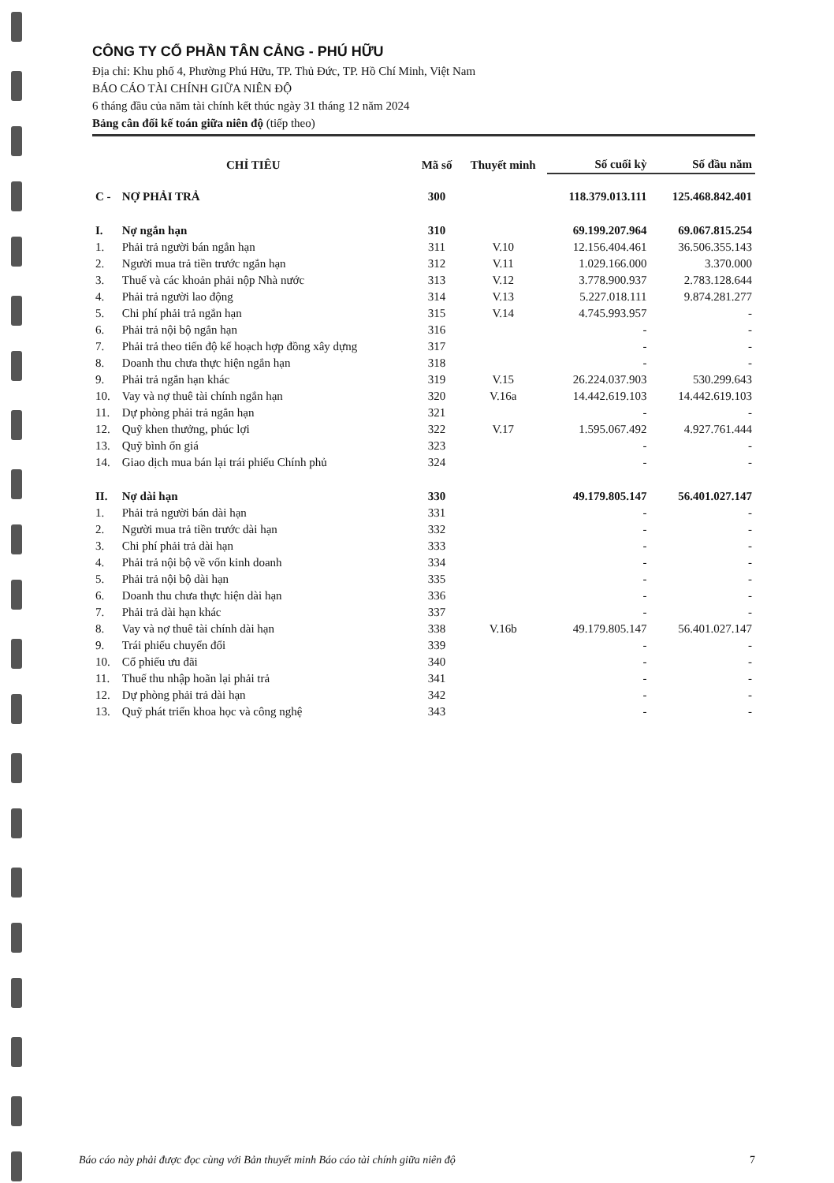CÔNG TY CỔ PHẦN TÂN CẢNG - PHÚ HỮU
Địa chỉ: Khu phố 4, Phường Phú Hữu, TP. Thủ Đức, TP. Hồ Chí Minh, Việt Nam
BÁO CÁO TÀI CHÍNH GIỮA NIÊN ĐỘ
6 tháng đầu của năm tài chính kết thúc ngày 31 tháng 12 năm 2024
Bảng cân đối kế toán giữa niên độ (tiếp theo)
| CHỈ TIÊU | | Mã số | Thuyết minh | Số cuối kỳ | Số đầu năm |
| --- | --- | --- | --- | --- | --- |
| C - | NỢ PHẢI TRẢ | 300 | | 118.379.013.111 | 125.468.842.401 |
| I. | Nợ ngắn hạn | 310 | | 69.199.207.964 | 69.067.815.254 |
| 1. | Phải trả người bán ngắn hạn | 311 | V.10 | 12.156.404.461 | 36.506.355.143 |
| 2. | Người mua trả tiền trước ngắn hạn | 312 | V.11 | 1.029.166.000 | 3.370.000 |
| 3. | Thuế và các khoản phải nộp Nhà nước | 313 | V.12 | 3.778.900.937 | 2.783.128.644 |
| 4. | Phải trả người lao động | 314 | V.13 | 5.227.018.111 | 9.874.281.277 |
| 5. | Chi phí phải trả ngắn hạn | 315 | V.14 | 4.745.993.957 | - |
| 6. | Phải trả nội bộ ngắn hạn | 316 | | - | - |
| 7. | Phải trả theo tiến độ kế hoạch hợp đồng xây dựng | 317 | | - | - |
| 8. | Doanh thu chưa thực hiện ngắn hạn | 318 | | - | - |
| 9. | Phải trả ngắn hạn khác | 319 | V.15 | 26.224.037.903 | 530.299.643 |
| 10. | Vay và nợ thuê tài chính ngắn hạn | 320 | V.16a | 14.442.619.103 | 14.442.619.103 |
| 11. | Dự phòng phải trả ngắn hạn | 321 | | - | - |
| 12. | Quỹ khen thưởng, phúc lợi | 322 | V.17 | 1.595.067.492 | 4.927.761.444 |
| 13. | Quỹ bình ổn giá | 323 | | - | - |
| 14. | Giao dịch mua bán lại trái phiếu Chính phủ | 324 | | - | - |
| II. | Nợ dài hạn | 330 | | 49.179.805.147 | 56.401.027.147 |
| 1. | Phải trả người bán dài hạn | 331 | | - | - |
| 2. | Người mua trả tiền trước dài hạn | 332 | | - | - |
| 3. | Chi phí phải trả dài hạn | 333 | | - | - |
| 4. | Phải trả nội bộ về vốn kinh doanh | 334 | | - | - |
| 5. | Phải trả nội bộ dài hạn | 335 | | - | - |
| 6. | Doanh thu chưa thực hiện dài hạn | 336 | | - | - |
| 7. | Phải trả dài hạn khác | 337 | | - | - |
| 8. | Vay và nợ thuê tài chính dài hạn | 338 | V.16b | 49.179.805.147 | 56.401.027.147 |
| 9. | Trái phiếu chuyển đổi | 339 | | - | - |
| 10. | Cổ phiếu ưu đãi | 340 | | - | - |
| 11. | Thuế thu nhập hoãn lại phải trả | 341 | | - | - |
| 12. | Dự phòng phải trả dài hạn | 342 | | - | - |
| 13. | Quỹ phát triển khoa học và công nghệ | 343 | | - | - |
Báo cáo này phải được đọc cùng với Bản thuyết minh Báo cáo tài chính giữa niên độ 7